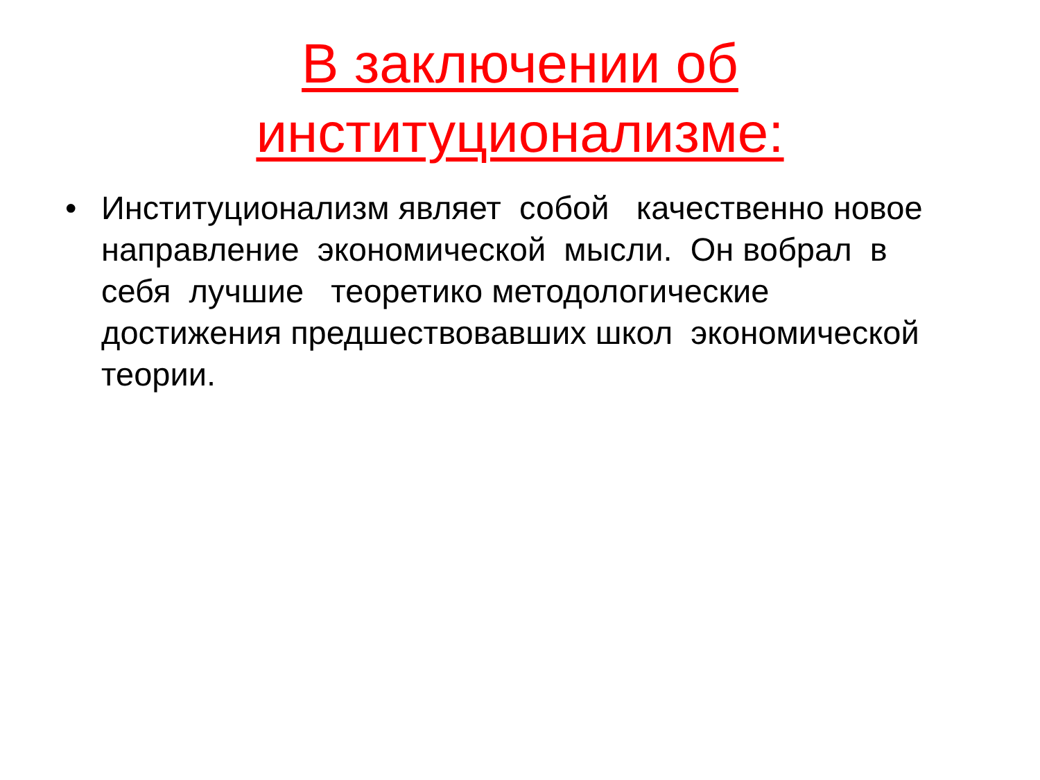В заключении об
институционализме:
• Институционализм являет собой качественно новое направление экономической мысли. Он вобрал в себя лучшие теоретико методологические достижения предшествовавших школ экономической теории.